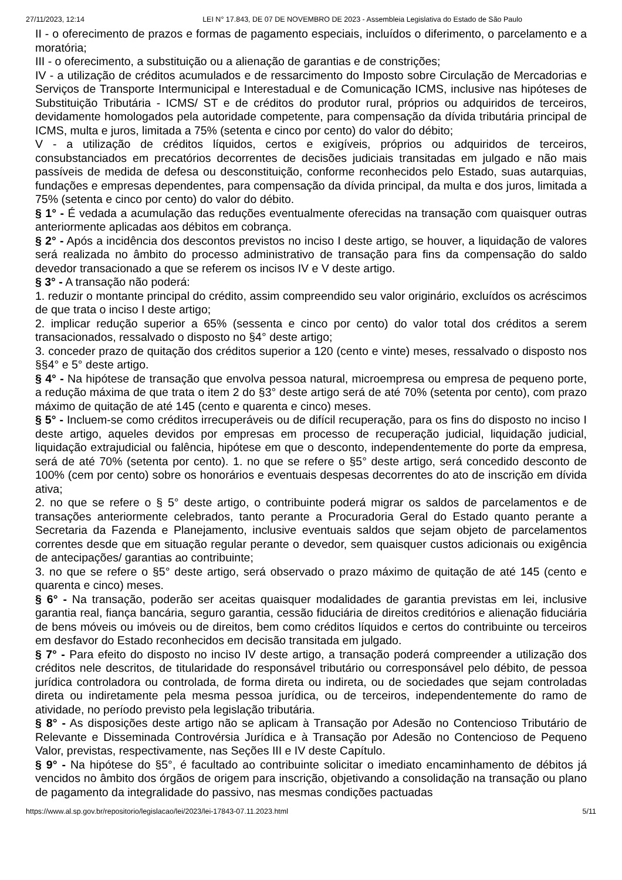27/11/2023, 12:14 LEI N° 17.843, DE 07 DE NOVEMBRO DE 2023 - Assembleia Legislativa do Estado de São Paulo
II - o oferecimento de prazos e formas de pagamento especiais, incluídos o diferimento, o parcelamento e a moratória;
III - o oferecimento, a substituição ou a alienação de garantias e de constrições;
IV - a utilização de créditos acumulados e de ressarcimento do Imposto sobre Circulação de Mercadorias e Serviços de Transporte Intermunicipal e Interestadual e de Comunicação ICMS, inclusive nas hipóteses de Substituição Tributária - ICMS/ ST e de créditos do produtor rural, próprios ou adquiridos de terceiros, devidamente homologados pela autoridade competente, para compensação da dívida tributária principal de ICMS, multa e juros, limitada a 75% (setenta e cinco por cento) do valor do débito;
V - a utilização de créditos líquidos, certos e exigíveis, próprios ou adquiridos de terceiros, consubstanciados em precatórios decorrentes de decisões judiciais transitadas em julgado e não mais passíveis de medida de defesa ou desconstituição, conforme reconhecidos pelo Estado, suas autarquias, fundações e empresas dependentes, para compensação da dívida principal, da multa e dos juros, limitada a 75% (setenta e cinco por cento) do valor do débito.
§ 1° - É vedada a acumulação das reduções eventualmente oferecidas na transação com quaisquer outras anteriormente aplicadas aos débitos em cobrança.
§ 2° - Após a incidência dos descontos previstos no inciso I deste artigo, se houver, a liquidação de valores será realizada no âmbito do processo administrativo de transação para fins da compensação do saldo devedor transacionado a que se referem os incisos IV e V deste artigo.
§ 3° - A transação não poderá:
1. reduzir o montante principal do crédito, assim compreendido seu valor originário, excluídos os acréscimos de que trata o inciso I deste artigo;
2. implicar redução superior a 65% (sessenta e cinco por cento) do valor total dos créditos a serem transacionados, ressalvado o disposto no §4° deste artigo;
3. conceder prazo de quitação dos créditos superior a 120 (cento e vinte) meses, ressalvado o disposto nos §§4° e 5° deste artigo.
§ 4° - Na hipótese de transação que envolva pessoa natural, microempresa ou empresa de pequeno porte, a redução máxima de que trata o item 2 do §3° deste artigo será de até 70% (setenta por cento), com prazo máximo de quitação de até 145 (cento e quarenta e cinco) meses.
§ 5° - Incluem-se como créditos irrecuperáveis ou de difícil recuperação, para os fins do disposto no inciso I deste artigo, aqueles devidos por empresas em processo de recuperação judicial, liquidação judicial, liquidação extrajudicial ou falência, hipótese em que o desconto, independentemente do porte da empresa, será de até 70% (setenta por cento). 1. no que se refere o §5° deste artigo, será concedido desconto de 100% (cem por cento) sobre os honorários e eventuais despesas decorrentes do ato de inscrição em dívida ativa;
2. no que se refere o § 5° deste artigo, o contribuinte poderá migrar os saldos de parcelamentos e de transações anteriormente celebrados, tanto perante a Procuradoria Geral do Estado quanto perante a Secretaria da Fazenda e Planejamento, inclusive eventuais saldos que sejam objeto de parcelamentos correntes desde que em situação regular perante o devedor, sem quaisquer custos adicionais ou exigência de antecipações/ garantias ao contribuinte;
3. no que se refere o §5° deste artigo, será observado o prazo máximo de quitação de até 145 (cento e quarenta e cinco) meses.
§ 6° - Na transação, poderão ser aceitas quaisquer modalidades de garantia previstas em lei, inclusive garantia real, fiança bancária, seguro garantia, cessão fiduciária de direitos creditórios e alienação fiduciária de bens móveis ou imóveis ou de direitos, bem como créditos líquidos e certos do contribuinte ou terceiros em desfavor do Estado reconhecidos em decisão transitada em julgado.
§ 7° - Para efeito do disposto no inciso IV deste artigo, a transação poderá compreender a utilização dos créditos nele descritos, de titularidade do responsável tributário ou corresponsável pelo débito, de pessoa jurídica controladora ou controlada, de forma direta ou indireta, ou de sociedades que sejam controladas direta ou indiretamente pela mesma pessoa jurídica, ou de terceiros, independentemente do ramo de atividade, no período previsto pela legislação tributária.
§ 8° - As disposições deste artigo não se aplicam à Transação por Adesão no Contencioso Tributário de Relevante e Disseminada Controvérsia Jurídica e à Transação por Adesão no Contencioso de Pequeno Valor, previstas, respectivamente, nas Seções III e IV deste Capítulo.
§ 9° - Na hipótese do §5°, é facultado ao contribuinte solicitar o imediato encaminhamento de débitos já vencidos no âmbito dos órgãos de origem para inscrição, objetivando a consolidação na transação ou plano de pagamento da integralidade do passivo, nas mesmas condições pactuadas
https://www.al.sp.gov.br/repositorio/legislacao/lei/2023/lei-17843-07.11.2023.html 5/11